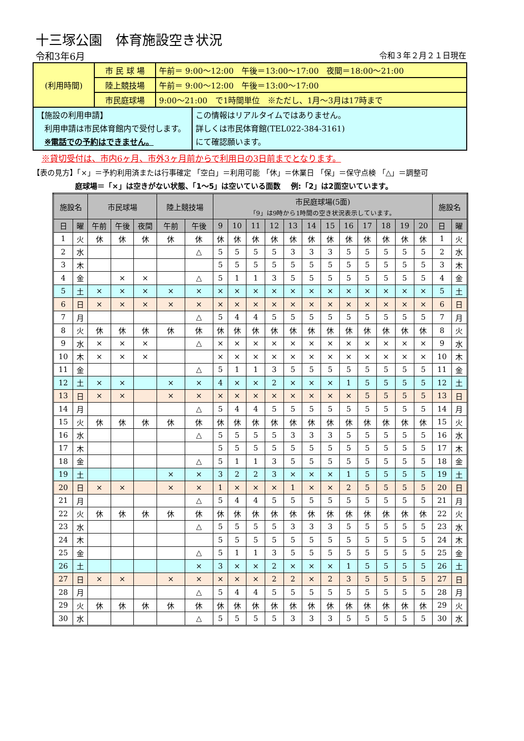十三塚公園　体育施設空き状況
令和3年6月 令和３年２月２１日現在
| (利用時間) | 市 民 球 場 | 午前＝ 9:00～12:00 午後＝13:00～17:00 夜間＝18:00～21:00 | |
| | 陸上競技場 | 午前＝ 9:00～12:00 午後＝13:00～17:00 | |
| | 市民庭球場 | 9:00～21:00 で1時間単位 ※ただし、1月～3月は17時まで | |
| 【施設の利用申請】 利用申請は市民体育館内で受付します。 ※電話での予約はできません。 | | | この情報はリアルタイムではありません。 詳しくは市民体育館(TEL022-384-3161) にて確認願います。 |
※貸切受付は、市内6ヶ月、市外3ヶ月前からで利用日の3日前までとなります。
【表の見方】「×」＝予約利用済または行事確定 「空白」＝利用可能 「休」＝休業日 「保」＝保守点検 「△」＝調整可
庭球場＝「×」は空きがない状態、「1～5」は空いている面数　 例:「2」は2面空いています。
| 施設名 | | 市民球場 | | | 陸上競技場 | | 市民庭球場(5面) 「9」は9時から1時間の空き状況表示しています。 | | | | | | | | | | | | 施設名 | |
| --- | --- | --- | --- | --- | --- | --- | --- | --- | --- | --- | --- | --- | --- | --- | --- | --- | --- | --- | --- | --- |
| 日 | 曜 | 午前 | 午後 | 夜間 | 午前 | 午後 | 9 | 10 | 11 | 12 | 13 | 14 | 15 | 16 | 17 | 18 | 19 | 20 | 日 | 曜 |
| 1 | 火 | 休 | 休 | 休 | 休 | 休 | 休 | 休 | 休 | 休 | 休 | 休 | 休 | 休 | 休 | 休 | 休 | 休 | 1 | 火 |
| 2 | 水 | | | | | △ | 5 | 5 | 5 | 5 | 3 | 3 | 3 | 5 | 5 | 5 | 5 | 5 | 2 | 水 |
| 3 | 木 | | | | | | 5 | 5 | 5 | 5 | 5 | 5 | 5 | 5 | 5 | 5 | 5 | 5 | 3 | 木 |
| 4 | 金 | | × | × | | △ | 5 | 1 | 1 | 3 | 5 | 5 | 5 | 5 | 5 | 5 | 5 | 5 | 4 | 金 |
| 5 | 土 | × | × | × | × | × | × | × | × | × | × | × | × | × | × | × | × | × | 5 | 土 |
| 6 | 日 | × | × | × | × | × | × | × | × | × | × | × | × | × | × | × | × | × | 6 | 日 |
| 7 | 月 | | | | | △ | 5 | 4 | 4 | 5 | 5 | 5 | 5 | 5 | 5 | 5 | 5 | 5 | 7 | 月 |
| 8 | 火 | 休 | 休 | 休 | 休 | 休 | 休 | 休 | 休 | 休 | 休 | 休 | 休 | 休 | 休 | 休 | 休 | 休 | 8 | 火 |
| 9 | 水 | × | × | × | | △ | × | × | × | × | × | × | × | × | × | × | × | × | 9 | 水 |
| 10 | 木 | × | × | × | | | × | × | × | × | × | × | × | × | × | × | × | × | 10 | 木 |
| 11 | 金 | | | | | △ | 5 | 1 | 1 | 3 | 5 | 5 | 5 | 5 | 5 | 5 | 5 | 5 | 11 | 金 |
| 12 | 土 | × | × | | × | × | 4 | × | × | 2 | × | × | × | 1 | 5 | 5 | 5 | 5 | 12 | 土 |
| 13 | 日 | × | × | | × | × | × | × | × | × | × | × | × | × | 5 | 5 | 5 | 5 | 13 | 日 |
| 14 | 月 | | | | | △ | 5 | 4 | 4 | 5 | 5 | 5 | 5 | 5 | 5 | 5 | 5 | 5 | 14 | 月 |
| 15 | 火 | 休 | 休 | 休 | 休 | 休 | 休 | 休 | 休 | 休 | 休 | 休 | 休 | 休 | 休 | 休 | 休 | 休 | 15 | 火 |
| 16 | 水 | | | | | △ | 5 | 5 | 5 | 5 | 3 | 3 | 3 | 5 | 5 | 5 | 5 | 5 | 16 | 水 |
| 17 | 木 | | | | | | 5 | 5 | 5 | 5 | 5 | 5 | 5 | 5 | 5 | 5 | 5 | 5 | 17 | 木 |
| 18 | 金 | | | | | △ | 5 | 1 | 1 | 3 | 5 | 5 | 5 | 5 | 5 | 5 | 5 | 5 | 18 | 金 |
| 19 | 土 | | | | × | × | 3 | 2 | 2 | 3 | × | × | × | 1 | 5 | 5 | 5 | 5 | 19 | 土 |
| 20 | 日 | × | × | | × | × | 1 | × | × | × | 1 | × | × | 2 | 5 | 5 | 5 | 5 | 20 | 日 |
| 21 | 月 | | | | | △ | 5 | 4 | 4 | 5 | 5 | 5 | 5 | 5 | 5 | 5 | 5 | 5 | 21 | 月 |
| 22 | 火 | 休 | 休 | 休 | 休 | 休 | 休 | 休 | 休 | 休 | 休 | 休 | 休 | 休 | 休 | 休 | 休 | 休 | 22 | 火 |
| 23 | 水 | | | | | △ | 5 | 5 | 5 | 5 | 3 | 3 | 3 | 5 | 5 | 5 | 5 | 5 | 23 | 水 |
| 24 | 木 | | | | | | 5 | 5 | 5 | 5 | 5 | 5 | 5 | 5 | 5 | 5 | 5 | 5 | 24 | 木 |
| 25 | 金 | | | | | △ | 5 | 1 | 1 | 3 | 5 | 5 | 5 | 5 | 5 | 5 | 5 | 5 | 25 | 金 |
| 26 | 土 | | | | | × | 3 | × | × | 2 | × | × | × | 1 | 5 | 5 | 5 | 5 | 26 | 土 |
| 27 | 日 | × | × | | × | × | × | × | × | 2 | 2 | × | 2 | 3 | 5 | 5 | 5 | 5 | 27 | 日 |
| 28 | 月 | | | | | △ | 5 | 4 | 4 | 5 | 5 | 5 | 5 | 5 | 5 | 5 | 5 | 5 | 28 | 月 |
| 29 | 火 | 休 | 休 | 休 | 休 | 休 | 休 | 休 | 休 | 休 | 休 | 休 | 休 | 休 | 休 | 休 | 休 | 休 | 29 | 火 |
| 30 | 水 | | | | | △ | 5 | 5 | 5 | 5 | 3 | 3 | 3 | 5 | 5 | 5 | 5 | 5 | 30 | 水 |